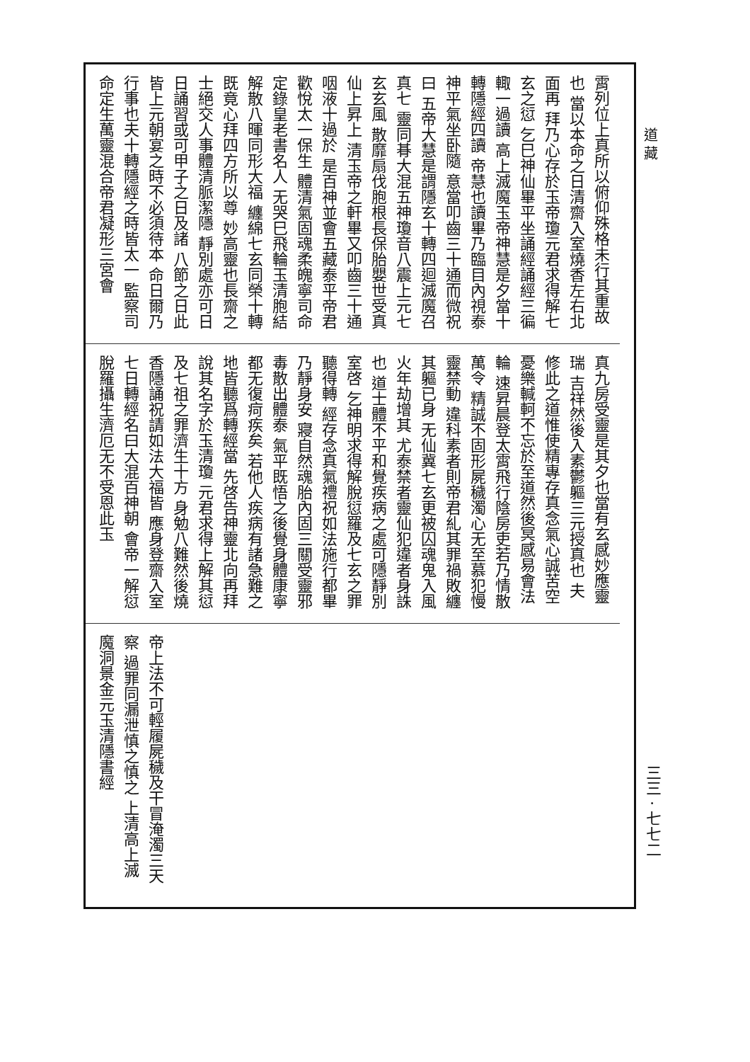道 藏
霄列位上真所以俯仰殊格未行其重故也 當以本命之日清齋入室燒香左右北面再 拜乃心存於玉帝瓊元君求得解七玄之愆 乞巳神仙畢平坐誦經誦經三徧輙一過讀 高上滅魔玉帝神慧是夕當十轉隱經四讀 帝慧也讀畢乃臨目內視泰神平氣坐卧隨 意當叩齒三十通而微祝曰 五帝大慧是謂隱玄十轉四迴滅魔召真七 靈同朞大混五神瓊音八震上元七玄玄風 散靡扇伐胞根長保胎嬰世受真仙上昇上 清玉帝之軒畢又叩齒三十通咽液十過於 是百神並會五藏泰平帝君歡悅太一保生 體清氣固魂柔魄寧司命定錄皇老書名人 无哭巳飛輪玉清胞結解散八暉同形大福 纏綿七玄同榮十轉既竟心拜四方所以尊 妙高靈也長齋之士絕交人事體清脈潔隱 靜別處亦可日日誦習或可甲子之日及諸 八節之日此皆上元朝宴之時不必須待本 命日爾乃行事也夫十轉隱經之時皆太一 監察司命定生萬靈混合帝君凝形三宮會
真九房受靈是其夕也當有玄感妙應靈瑞 吉祥然後入素鬱軀三元授真也 夫修此之道惟使精專存真念氣心誠苦空 憂樂輱軻不忘於至道然後冥感易會法輪 速昇晨登太霄飛行陰房吏若乃情散萬令 精誠不固形屍穢濁心无至慕犯慢靈禁動 違科素者則帝君糺其罪禍敗纏其軀已身 无仙冀七玄更被囚魂鬼入風火年劫增其 尤泰禁者靈仙犯違者身誅也 道士體不平和覺疾病之處可隱靜別室啓 乞神明求得解脫愆羅及七玄之罪聽得轉 經存念真氣禮祝如法施行都畢乃靜身安 寢自然魂胎內固三關受靈邪毒散出體泰 氣平既悟之後覺身體康寧都无復疴疾矣 若他人疾病有諸急難之地皆聽爲轉經當 先啓告神靈北向再拜說其名字於玉清瓊 元君求得上解其愆及七祖之罪濟生十方 身勉八難然後燒香隱誦祝請如法大福皆 應身登齋入室七日轉經名曰大混百神朝 會帝一解愆脫羅攝生濟厄无不受恩此玉
帝上法不可輕履屍穢及干冒淹濁三天察 過罪同漏泄慎之慎之 上清高上滅魔洞景金元玉清隱書經
三三 · 七七二